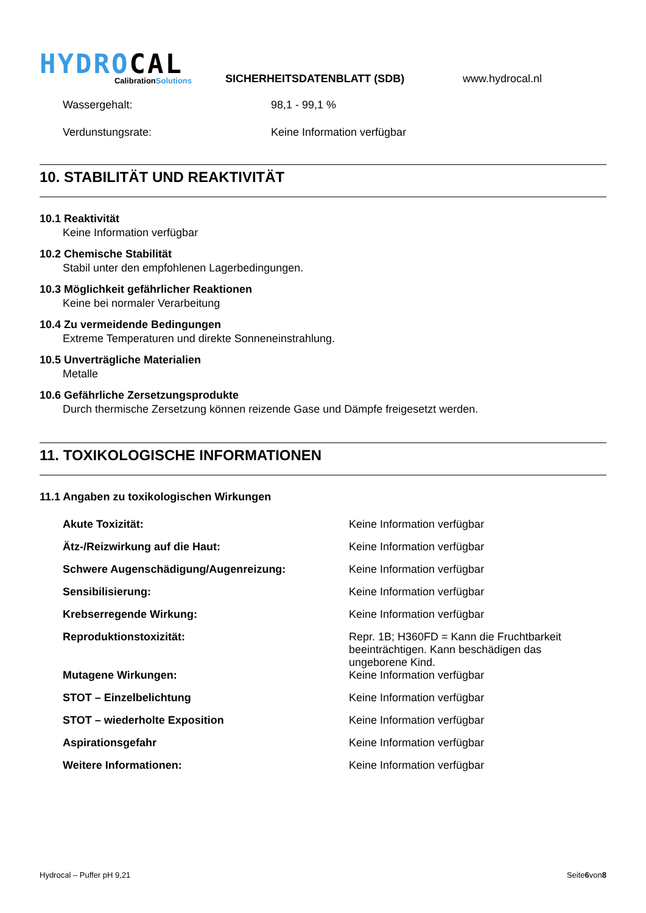HYDROCAL
CalibrationSolutions
SICHERHEITSDATENBLATT (SDB)
www.hydrocal.nl
Wassergehalt: 98,1 - 99,1 %
Verdunstungsrate: Keine Information verfügbar
10. STABILITÄT UND REAKTIVITÄT
10.1 Reaktivität
Keine Information verfügbar
10.2 Chemische Stabilität
Stabil unter den empfohlenen Lagerbedingungen.
10.3 Möglichkeit gefährlicher Reaktionen
Keine bei normaler Verarbeitung
10.4 Zu vermeidende Bedingungen
Extreme Temperaturen und direkte Sonneneinstrahlung.
10.5 Unverträgliche Materialien
Metalle
10.6 Gefährliche Zersetzungsprodukte
Durch thermische Zersetzung können reizende Gase und Dämpfe freigesetzt werden.
11. TOXIKOLOGISCHE INFORMATIONEN
11.1 Angaben zu toxikologischen Wirkungen
Akute Toxizität: Keine Information verfügbar
Ätz-/Reizwirkung auf die Haut: Keine Information verfügbar
Schwere Augenschädigung/Augenreizung: Keine Information verfügbar
Sensibilisierung: Keine Information verfügbar
Krebserregende Wirkung: Keine Information verfügbar
Reproduktionstoxizität: Repr. 1B; H360FD = Kann die Fruchtbarkeit beeinträchtigen. Kann beschädigen das ungeborene Kind.
Mutagene Wirkungen: Keine Information verfügbar
STOT – Einzelbelichtung Keine Information verfügbar
STOT – wiederholte Exposition Keine Information verfügbar
Aspirationsgefahr Keine Information verfügbar
Weitere Informationen: Keine Information verfügbar
Hydrocal – Puffer pH 9,21 Seite6von8